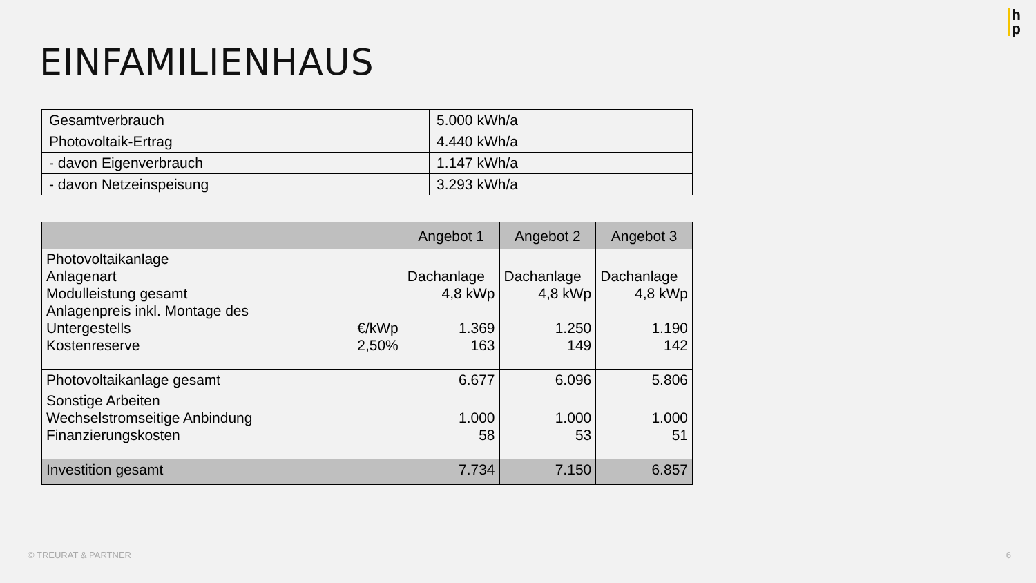h
p
EINFAMILIENHAUS
| Gesamtverbrauch | 5.000 kWh/a |
| Photovoltaik-Ertrag | 4.440 kWh/a |
| - davon Eigenverbrauch | 1.147 kWh/a |
| - davon Netzeinspeisung | 3.293 kWh/a |
| | | Angebot 1 | Angebot 2 | Angebot 3 |
| --- | --- | --- | --- | --- |
| Photovoltaikanlage Anlagenart Modulleistung gesamt Anlagenpreis inkl. Montage des Untergestells Kostenreserve | €/kWp 2,50% | Dachanlage 4,8 kWp 1.369 163 | Dachanlage 4,8 kWp 1.250 149 | Dachanlage 4,8 kWp 1.190 142 |
| Photovoltaikanlage gesamt | | 6.677 | 6.096 | 5.806 |
| Sonstige Arbeiten Wechselstromseitige Anbindung Finanzierungskosten | | 1.000 58 | 1.000 53 | 1.000 51 |
| Investition gesamt | | 7.734 | 7.150 | 6.857 |
© TREURAT & PARTNER 6